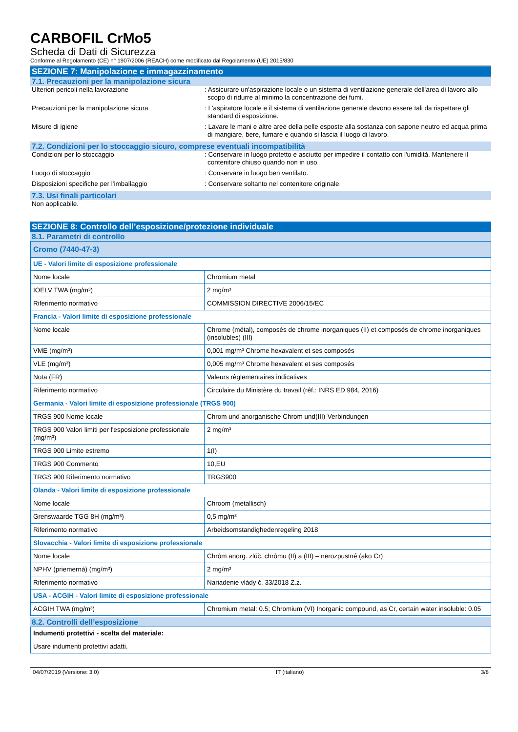CARBOFIL CrMo5
Scheda di Dati di Sicurezza
Conforme al Regolamento (CE) n° 1907/2006 (REACH) come modificato dal Regolamento (UE) 2015/830
SEZIONE 7: Manipolazione e immagazzinamento
7.1. Precauzioni per la manipolazione sicura
Ulteriori pericoli nella lavorazione : Assicurare un'aspirazione locale o un sistema di ventilazione generale dell'area di lavoro allo scopo di ridurre al minimo la concentrazione dei fumi.
Precauzioni per la manipolazione sicura : L'aspiratore locale e il sistema di ventilazione generale devono essere tali da rispettare gli standard di esposizione.
Misure di igiene : Lavare le mani e altre aree della pelle esposte alla sostanza con sapone neutro ed acqua prima di mangiare, bere, fumare e quando si lascia il luogo di lavoro.
7.2. Condizioni per lo stoccaggio sicuro, comprese eventuali incompatibilità
Condizioni per lo stoccaggio : Conservare in luogo protetto e asciutto per impedire il contatto con l'umidità. Mantenere il contenitore chiuso quando non in uso.
Luogo di stoccaggio : Conservare in luogo ben ventilato.
Disposizioni specifiche per l'imballaggio : Conservare soltanto nel contenitore originale.
7.3. Usi finali particolari
Non applicabile.
SEZIONE 8: Controllo dell’esposizione/protezione individuale
8.1. Parametri di controllo
| Cromo (7440-47-3) | |
| UE - Valori limite di esposizione professionale | |
| Nome locale | Chromium metal |
| IOELV TWA (mg/m³) | 2 mg/m³ |
| Riferimento normativo | COMMISSION DIRECTIVE 2006/15/EC |
| Francia - Valori limite di esposizione professionale | |
| Nome locale | Chrome (métal), composés de chrome inorganiques (II) et composés de chrome inorganiques (insolubles) (III) |
| VME (mg/m³) | 0,001 mg/m³ Chrome hexavalent et ses composés |
| VLE (mg/m³) | 0,005 mg/m³ Chrome hexavalent et ses composés |
| Nota (FR) | Valeurs règlementaires indicatives |
| Riferimento normativo | Circulaire du Ministère du travail (réf.: INRS ED 984, 2016) |
| Germania - Valori limite di esposizione professionale (TRGS 900) | |
| TRGS 900 Nome locale | Chrom und anorganische Chrom und(III)-Verbindungen |
| TRGS 900 Valori limiti per l'esposizione professionale (mg/m³) | 2 mg/m³ |
| TRGS 900 Limite estremo | 1(I) |
| TRGS 900 Commento | 10,EU |
| TRGS 900 Riferimento normativo | TRGS900 |
| Olanda - Valori limite di esposizione professionale | |
| Nome locale | Chroom (metallisch) |
| Grenswaarde TGG 8H (mg/m³) | 0,5 mg/m³ |
| Riferimento normativo | Arbeidsomstandighedenregeling 2018 |
| Slovacchia - Valori limite di esposizione professionale | |
| Nome locale | Chróm anorg. zlúč. chrómu (II) a (III) – nerozpustné (ako Cr) |
| NPHV (priemerná) (mg/m³) | 2 mg/m³ |
| Riferimento normativo | Nariadenie vlády č. 33/2018 Z.z. |
| USA - ACGIH - Valori limite di esposizione professionale | |
| ACGIH TWA (mg/m³) | Chromium metal: 0.5; Chromium (VI) Inorganic compound, as Cr, certain water insoluble: 0.05 |
8.2. Controlli dell’esposizione
| Indumenti protettivi - scelta del materiale: |
| Usare indumenti protettivi adatti. |
04/07/2019 (Versione: 3.0) IT (italiano) 3/8